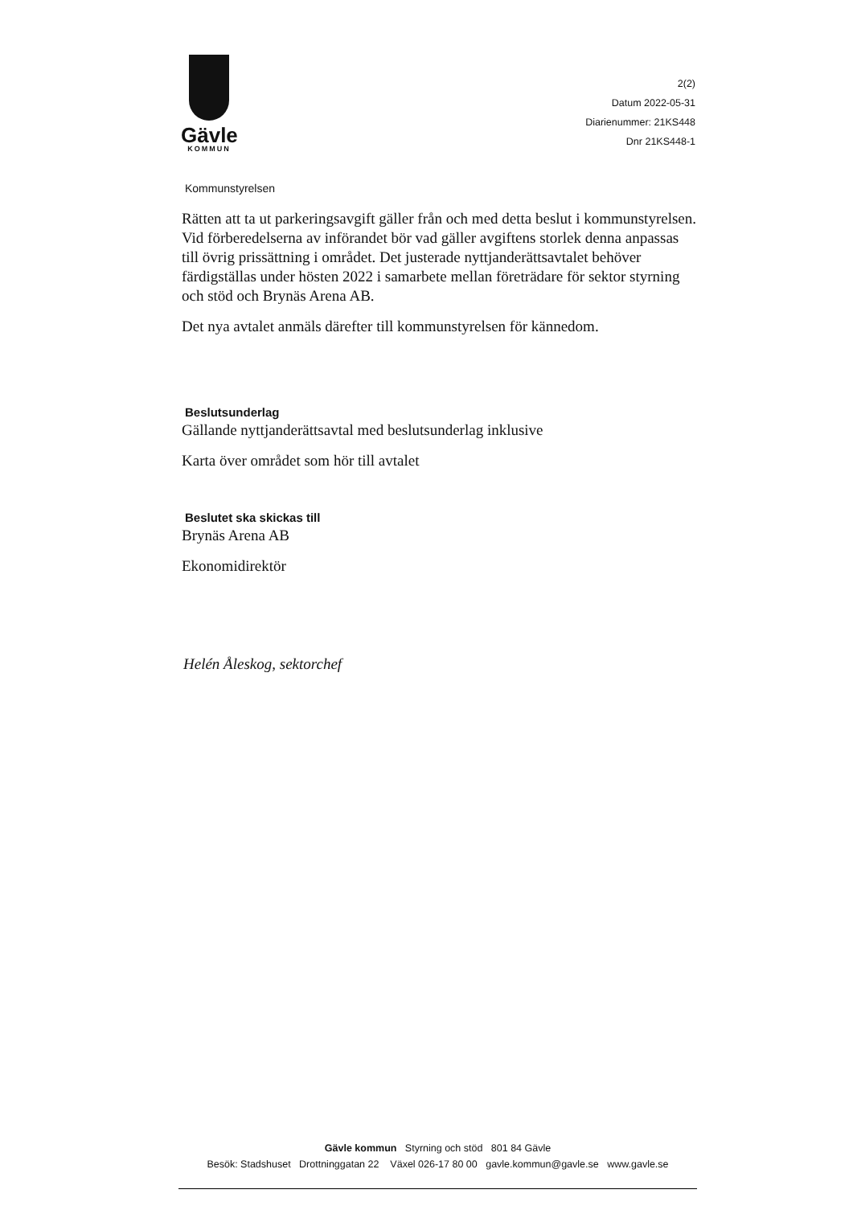Gävle
KOMMUN
2(2)
Datum 2022-05-31
Diarienummer: 21KS448
Dnr 21KS448-1
Kommunstyrelsen
Rätten att ta ut parkeringsavgift gäller från och med detta beslut i kommunstyrelsen. Vid förberedelserna av införandet bör vad gäller avgiftens storlek denna anpassas till övrig prissättning i området. Det justerade nyttjanderättsavtalet behöver färdigställas under hösten 2022 i samarbete mellan företrädare för sektor styrning och stöd och Brynäs Arena AB.
Det nya avtalet anmäls därefter till kommunstyrelsen för kännedom.
Beslutsunderlag
Gällande nyttjanderättsavtal med beslutsunderlag inklusive
Karta över området som hör till avtalet
Beslutet ska skickas till
Brynäs Arena AB
Ekonomidirektör
Helén Åleskog, sektorchef
Gävle kommun Styrning och stöd 801 84 Gävle
Besök: Stadshuset Drottninggatan 22 Växel 026-17 80 00 gavle.kommun@gavle.se www.gavle.se